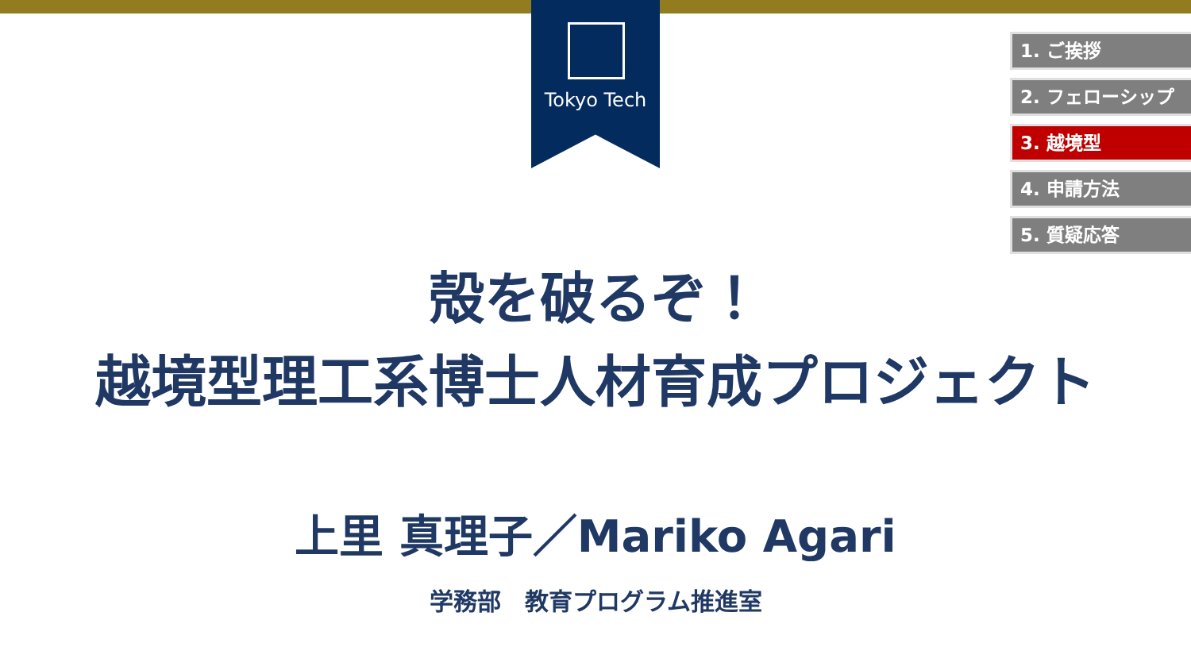Tokyo Tech
1. ご挨拶
2. フェローシップ
3. 越境型
4. 申請方法
5. 質疑応答
殻を破るぞ！
越境型理工系博士人材育成プロジェクト
上里 真理子／Mariko Agari
学務部　教育プログラム推進室